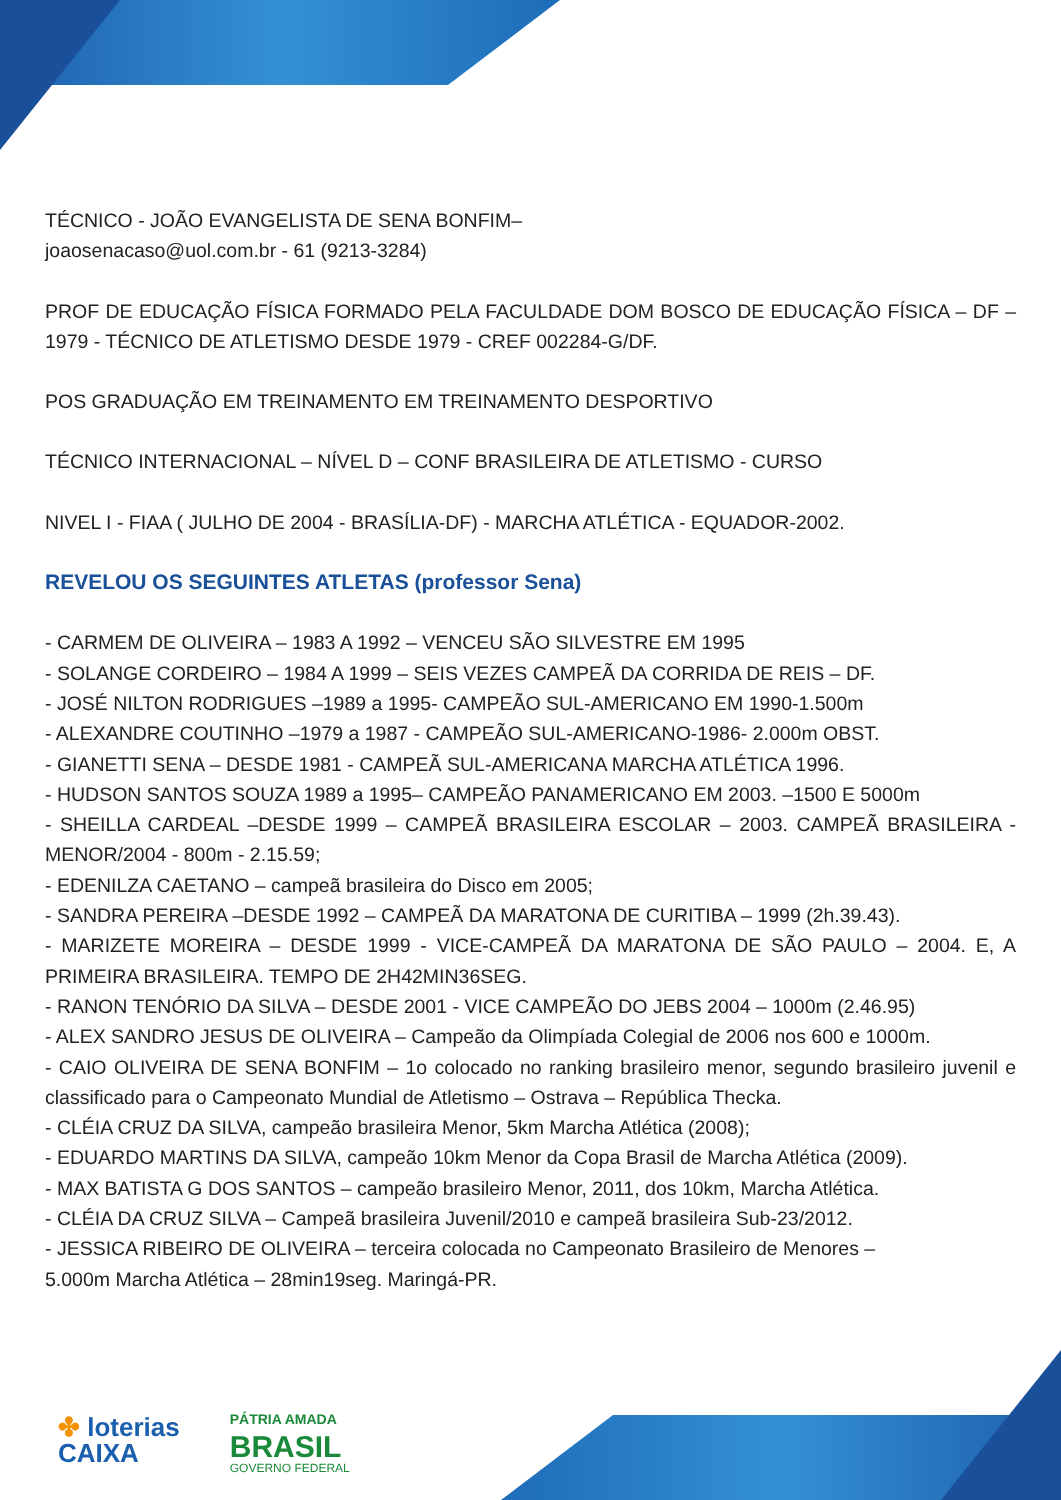TÉCNICO - JOÃO EVANGELISTA DE SENA BONFIM–
joaosenacaso@uol.com.br - 61 (9213-3284)
PROF DE EDUCAÇÃO FÍSICA FORMADO PELA FACULDADE DOM BOSCO DE EDUCAÇÃO FÍSICA – DF – 1979 - TÉCNICO DE ATLETISMO DESDE 1979 - CREF 002284-G/DF.
POS GRADUAÇÃO EM TREINAMENTO EM TREINAMENTO DESPORTIVO
TÉCNICO INTERNACIONAL – NÍVEL D – CONF BRASILEIRA DE ATLETISMO - CURSO
NIVEL I - FIAA ( JULHO DE 2004 - BRASÍLIA-DF) - MARCHA ATLÉTICA - EQUADOR-2002.
REVELOU OS SEGUINTES ATLETAS (professor Sena)
- CARMEM DE OLIVEIRA – 1983 A 1992 – VENCEU SÃO SILVESTRE EM 1995
- SOLANGE CORDEIRO – 1984 A 1999 – SEIS VEZES CAMPEÃ DA CORRIDA DE REIS – DF.
- JOSÉ NILTON RODRIGUES –1989 a 1995- CAMPEÃO SUL-AMERICANO EM 1990-1.500m
- ALEXANDRE COUTINHO –1979 a 1987 - CAMPEÃO SUL-AMERICANO-1986- 2.000m OBST.
- GIANETTI SENA – DESDE 1981 - CAMPEÃ SUL-AMERICANA MARCHA ATLÉTICA 1996.
- HUDSON SANTOS SOUZA 1989 a 1995– CAMPEÃO PANAMERICANO EM 2003. –1500 E 5000m
- SHEILLA CARDEAL –DESDE 1999 – CAMPEÃ BRASILEIRA ESCOLAR – 2003. CAMPEÃ BRASILEIRA - MENOR/2004 - 800m - 2.15.59;
- EDENILZA CAETANO – campeã brasileira do Disco em 2005;
- SANDRA PEREIRA –DESDE 1992 – CAMPEÃ DA MARATONA DE CURITIBA – 1999 (2h.39.43).
- MARIZETE MOREIRA – DESDE 1999 - VICE-CAMPEÃ DA MARATONA DE SÃO PAULO – 2004. E, A PRIMEIRA BRASILEIRA. TEMPO DE 2H42MIN36SEG.
- RANON TENÓRIO DA SILVA – DESDE 2001 - VICE CAMPEÃO DO JEBS 2004 – 1000m (2.46.95)
- ALEX SANDRO JESUS DE OLIVEIRA – Campeão da Olimpíada Colegial de 2006 nos 600 e 1000m.
- CAIO OLIVEIRA DE SENA BONFIM – 1o colocado no ranking brasileiro menor, segundo brasileiro juvenil e classificado para o Campeonato Mundial de Atletismo – Ostrava – República Thecka.
- CLÉIA CRUZ DA SILVA, campeão brasileira Menor, 5km Marcha Atlética (2008);
- EDUARDO MARTINS DA SILVA, campeão 10km Menor da Copa Brasil de Marcha Atlética (2009).
- MAX BATISTA G DOS SANTOS – campeão brasileiro Menor, 2011, dos 10km, Marcha Atlética.
- CLÉIA DA CRUZ SILVA – Campeã brasileira Juvenil/2010 e campeã brasileira Sub-23/2012.
- JESSICA RIBEIRO DE OLIVEIRA – terceira colocada no Campeonato Brasileiro de Menores –
5.000m Marcha Atlética – 28min19seg. Maringá-PR.
✤ loterias
CAIXA
PÁTRIA AMADA
BRASIL
GOVERNO FEDERAL